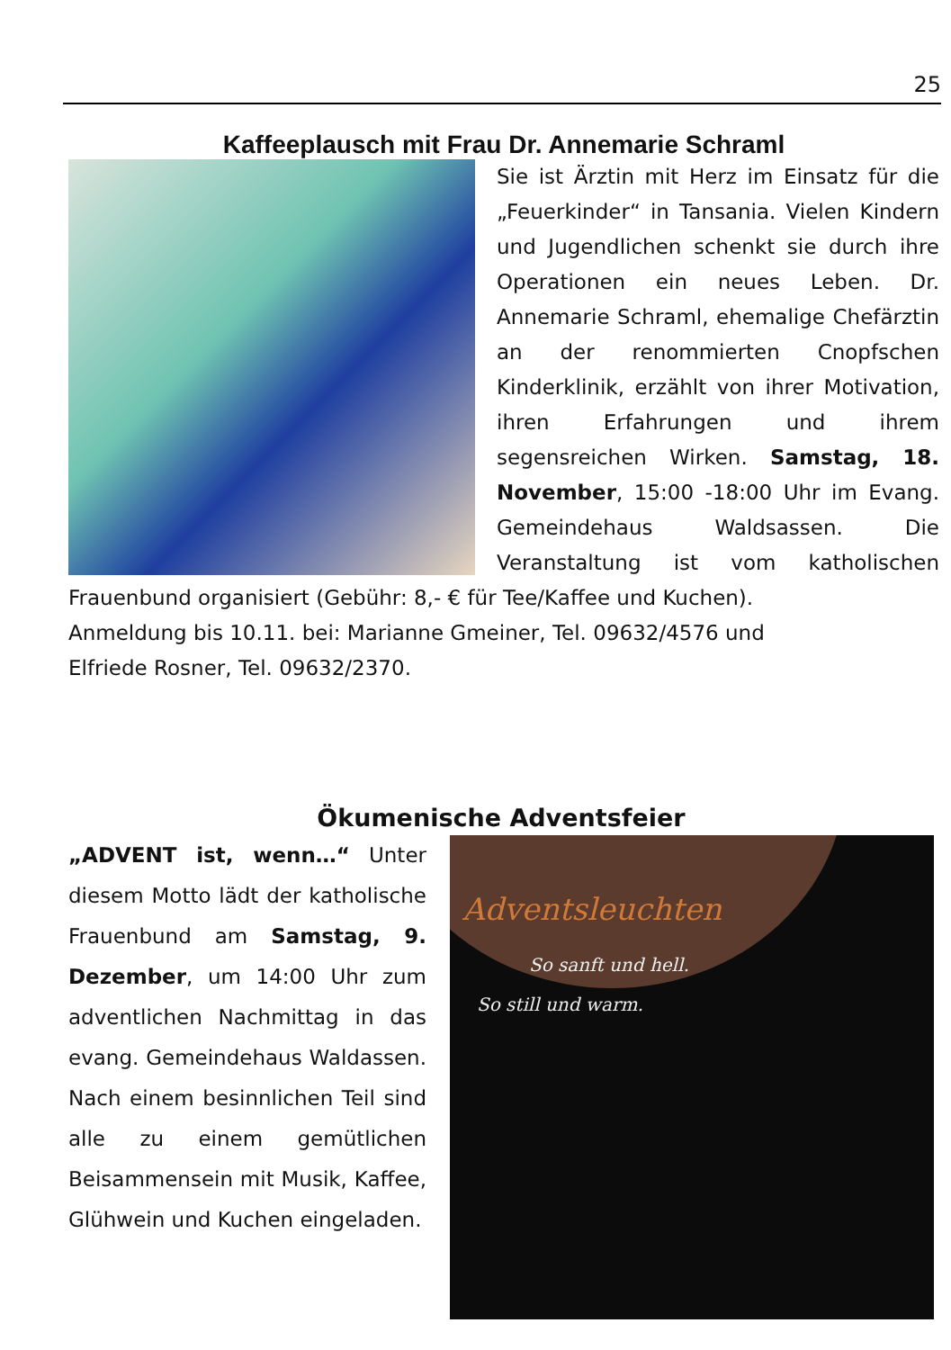25
Kaffeeplausch mit Frau Dr. Annemarie Schraml
Sie ist Ärztin mit Herz im Einsatz für die „Feuerkinder“ in Tansania. Vielen Kindern und Jugendlichen schenkt sie durch ihre Operationen ein neues Leben. Dr. Annemarie Schraml, ehemalige Chefärztin an der renommierten Cnopfschen Kinderklinik, erzählt von ihrer Motivation, ihren Erfahrungen und ihrem segensreichen Wirken. Samstag, 18. November, 15:00 -18:00 Uhr im Evang. Gemeindehaus Waldsassen. Die Veranstaltung ist vom katholischen Frauenbund organisiert (Gebühr: 8,- € für Tee/Kaffee und Kuchen).
Anmeldung bis 10.11. bei: Marianne Gmeiner, Tel. 09632/4576 und
Elfriede Rosner, Tel. 09632/2370.
Ökumenische Adventsfeier
„ADVENT ist, wenn…“ Unter diesem Motto lädt der katholische Frauenbund am Samstag, 9. Dezember, um 14:00 Uhr zum adventlichen Nachmittag in das evang. Gemeindehaus Waldassen. Nach einem besinnlichen Teil sind alle zu einem gemütlichen Beisammensein mit Musik, Kaffee, Glühwein und Kuchen eingeladen.
Adventsleuchten
So sanft und hell.
So still und warm.